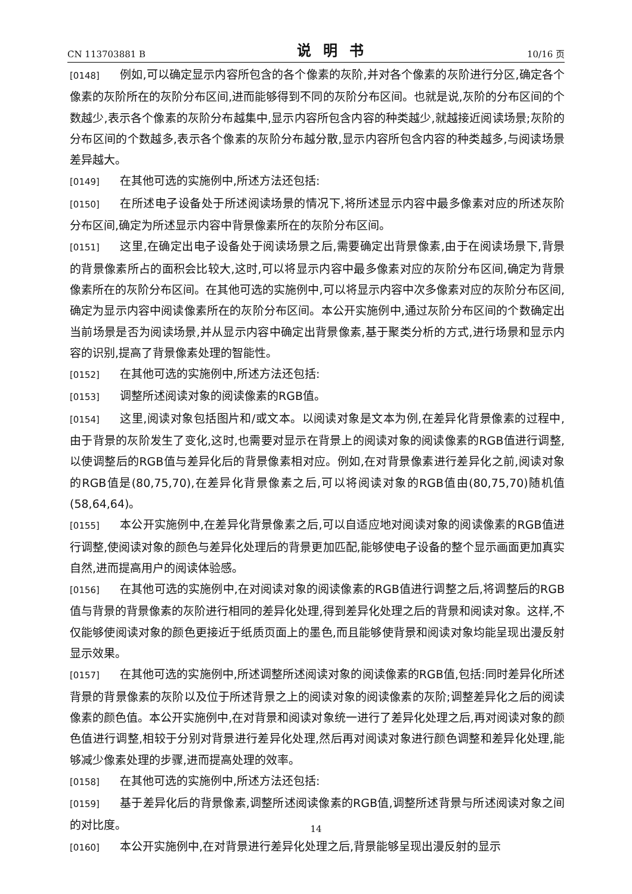CN 113703881 B 说明书 10/16 页
[0148] 例如,可以确定显示内容所包含的各个像素的灰阶,并对各个像素的灰阶进行分区,确定各个像素的灰阶所在的灰阶分布区间,进而能够得到不同的灰阶分布区间。也就是说,灰阶的分布区间的个数越少,表示各个像素的灰阶分布越集中,显示内容所包含内容的种类越少,就越接近阅读场景;灰阶的分布区间的个数越多,表示各个像素的灰阶分布越分散,显示内容所包含内容的种类越多,与阅读场景差异越大。
[0149] 在其他可选的实施例中,所述方法还包括:
[0150] 在所述电子设备处于所述阅读场景的情况下,将所述显示内容中最多像素对应的所述灰阶分布区间,确定为所述显示内容中背景像素所在的灰阶分布区间。
[0151] 这里,在确定出电子设备处于阅读场景之后,需要确定出背景像素,由于在阅读场景下,背景的背景像素所占的面积会比较大,这时,可以将显示内容中最多像素对应的灰阶分布区间,确定为背景像素所在的灰阶分布区间。在其他可选的实施例中,可以将显示内容中次多像素对应的灰阶分布区间,确定为显示内容中阅读像素所在的灰阶分布区间。本公开实施例中,通过灰阶分布区间的个数确定出当前场景是否为阅读场景,并从显示内容中确定出背景像素,基于聚类分析的方式,进行场景和显示内容的识别,提高了背景像素处理的智能性。
[0152] 在其他可选的实施例中,所述方法还包括:
[0153] 调整所述阅读对象的阅读像素的RGB值。
[0154] 这里,阅读对象包括图片和/或文本。以阅读对象是文本为例,在差异化背景像素的过程中,由于背景的灰阶发生了变化,这时,也需要对显示在背景上的阅读对象的阅读像素的RGB值进行调整,以使调整后的RGB值与差异化后的背景像素相对应。例如,在对背景像素进行差异化之前,阅读对象的RGB值是(80,75,70),在差异化背景像素之后,可以将阅读对象的RGB值由(80,75,70)随机值(58,64,64)。
[0155] 本公开实施例中,在差异化背景像素之后,可以自适应地对阅读对象的阅读像素的RGB值进行调整,使阅读对象的颜色与差异化处理后的背景更加匹配,能够使电子设备的整个显示画面更加真实自然,进而提高用户的阅读体验感。
[0156] 在其他可选的实施例中,在对阅读对象的阅读像素的RGB值进行调整之后,将调整后的RGB值与背景的背景像素的灰阶进行相同的差异化处理,得到差异化处理之后的背景和阅读对象。这样,不仅能够使阅读对象的颜色更接近于纸质页面上的墨色,而且能够使背景和阅读对象均能呈现出漫反射显示效果。
[0157] 在其他可选的实施例中,所述调整所述阅读对象的阅读像素的RGB值,包括:同时差异化所述背景的背景像素的灰阶以及位于所述背景之上的阅读对象的阅读像素的灰阶;调整差异化之后的阅读像素的颜色值。本公开实施例中,在对背景和阅读对象统一进行了差异化处理之后,再对阅读对象的颜色值进行调整,相较于分别对背景进行差异化处理,然后再对阅读对象进行颜色调整和差异化处理,能够减少像素处理的步骤,进而提高处理的效率。
[0158] 在其他可选的实施例中,所述方法还包括:
[0159] 基于差异化后的背景像素,调整所述阅读像素的RGB值,调整所述背景与所述阅读对象之间的对比度。
[0160] 本公开实施例中,在对背景进行差异化处理之后,背景能够呈现出漫反射的显示
14